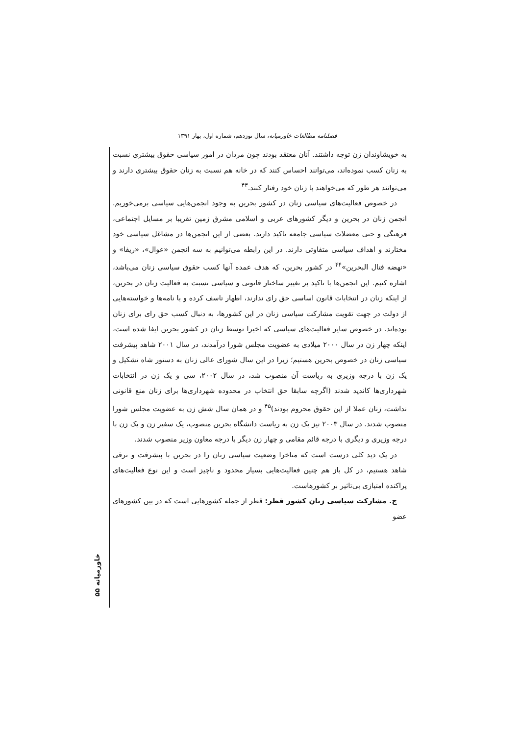فصلنامه مطالعات خاورمیانه، سال نوزدهم، شماره اول، بهار ۱۳۹۱
به خویشاوندان زن توجه داشتند. آنان معتقد بودند چون مردان در امور سیاسی حقوق بیشتری نسبت به زنان کسب نموده‌اند، می‌توانند احساس کنند که در خانه هم نسبت به زنان حقوق بیشتری دارند و می‌توانند هر طور که می‌خواهند با زنان خود رفتار کنند.<sup>۴۳</sup>
در خصوص فعالیت‌های سیاسی زنان در کشور بحرین به وجود انجمن‌هایی سیاسی برمی‌خوریم. انجمن زنان در بحرین و دیگر کشورهای عربی و اسلامی مشرق زمین تقریبا بر مسایل اجتماعی، فرهنگی و حتی معضلات سیاسی جامعه تاکید دارند. بعضی از این انجمن‌ها در مشاغل سیاسی خود مختارند و اهداف سیاسی متفاوتی دارند. در این رابطه می‌توانیم به سه انجمن «عوال»، «ریفا» و «نهضه فتال البحرین»<sup>۴۴</sup> در کشور بحرین، که هدف عمده آنها کسب حقوق سیاسی زنان می‌باشد، اشاره کنیم. این انجمن‌ها با تاکید بر تغییر ساختار قانونی و سیاسی نسبت به فعالیت زنان در بحرین، از اینکه زنان در انتخابات قانون اساسی حق رای ندارند، اظهار تاسف کرده و با نامه‌ها و خواسته‌هایی از دولت در جهت تقویت مشارکت سیاسی زنان در این کشورها، به دنبال کسب حق رای برای زنان بوده‌اند. در خصوص سایر فعالیت‌های سیاسی که اخیرا توسط زنان در کشور بحرین ایفا شده است، اینکه چهار زن در سال ۲۰۰۰ میلادی به عضویت مجلس شورا درآمدند، در سال ۲۰۰۱ شاهد پیشرفت سیاسی زنان در خصوص بحرین هستیم؛ زیرا در این سال شورای عالی زنان به دستور شاه تشکیل و یک زن با درجه وزیری به ریاست آن منصوب شد، در سال ۲۰۰۲، سی و یک زن در انتخابات شهرداری‌ها کاندید شدند (اگرچه سابقا حق انتخاب در محدوده شهرداری‌ها برای زنان منع قانونی نداشت، زنان عملا از این حقوق محروم بودند)<sup>۴۵</sup> و در همان سال شش زن به عضویت مجلس شورا منصوب شدند. در سال ۲۰۰۳ نیز یک زن به ریاست دانشگاه بحرین منصوب، یک سفیر زن و یک زن با درجه وزیری و دیگری با درجه قائم مقامی و چهار زن دیگر با درجه معاون وزیر منصوب شدند.
در یک دید کلی درست است که متاخرا وضعیت سیاسی زنان را در بحرین با پیشرفت و ترقی شاهد هستیم، در کل باز هم چنین فعالیت‌هایی بسیار محدود و ناچیز است و این نوع فعالیت‌های پراکنده امتیازی بی‌تاثیر بر کشورهاست.
ج. مشارکت سیاسی زنان کشور قطر: قطر از جمله کشورهایی است که در بین کشورهای عضو
خاورمیانه ۵۵